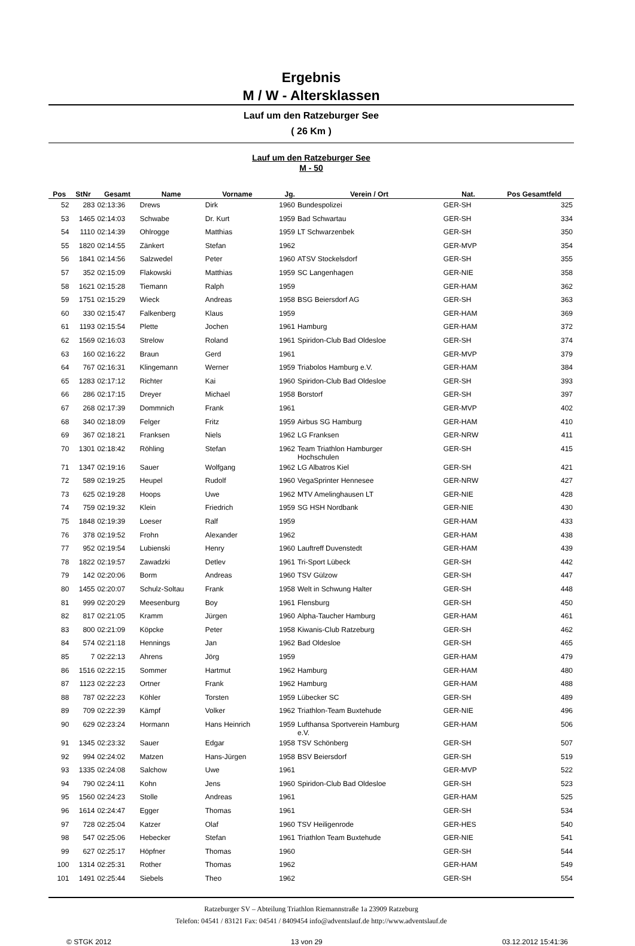Ergebnis
M / W - Altersklassen
Lauf um den Ratzeburger See
( 26 Km )
Lauf um den Ratzeburger See
M - 50
| Pos | StNr | Gesamt | Name | Vorname | Jg. | Verein / Ort | Nat. | Pos Gesamtfeld |
| --- | --- | --- | --- | --- | --- | --- | --- | --- |
| 52 | 283 | 02:13:36 | Drews | Dirk | 1960 | Bundespolizei | GER-SH | 325 |
| 53 | 1465 | 02:14:03 | Schwabe | Dr. Kurt | 1959 | Bad Schwartau | GER-SH | 334 |
| 54 | 1110 | 02:14:39 | Ohlrogge | Matthias | 1959 | LT Schwarzenbek | GER-SH | 350 |
| 55 | 1820 | 02:14:55 | Zänkert | Stefan | 1962 | | GER-MVP | 354 |
| 56 | 1841 | 02:14:56 | Salzwedel | Peter | 1960 | ATSV Stockelsdorf | GER-SH | 355 |
| 57 | 352 | 02:15:09 | Flakowski | Matthias | 1959 | SC Langenhagen | GER-NIE | 358 |
| 58 | 1621 | 02:15:28 | Tiemann | Ralph | 1959 | | GER-HAM | 362 |
| 59 | 1751 | 02:15:29 | Wieck | Andreas | 1958 | BSG Beiersdorf AG | GER-SH | 363 |
| 60 | 330 | 02:15:47 | Falkenberg | Klaus | 1959 | | GER-HAM | 369 |
| 61 | 1193 | 02:15:54 | Plette | Jochen | 1961 | Hamburg | GER-HAM | 372 |
| 62 | 1569 | 02:16:03 | Strelow | Roland | 1961 | Spiridon-Club Bad Oldesloe | GER-SH | 374 |
| 63 | 160 | 02:16:22 | Braun | Gerd | 1961 | | GER-MVP | 379 |
| 64 | 767 | 02:16:31 | Klingemann | Werner | 1959 | Triabolos Hamburg e.V. | GER-HAM | 384 |
| 65 | 1283 | 02:17:12 | Richter | Kai | 1960 | Spiridon-Club Bad Oldesloe | GER-SH | 393 |
| 66 | 286 | 02:17:15 | Dreyer | Michael | 1958 | Borstorf | GER-SH | 397 |
| 67 | 268 | 02:17:39 | Dommnich | Frank | 1961 | | GER-MVP | 402 |
| 68 | 340 | 02:18:09 | Felger | Fritz | 1959 | Airbus SG Hamburg | GER-HAM | 410 |
| 69 | 367 | 02:18:21 | Franksen | Niels | 1962 | LG Franksen | GER-NRW | 411 |
| 70 | 1301 | 02:18:42 | Röhling | Stefan | 1962 | Team Triathlon Hamburger Hochschulen | GER-SH | 415 |
| 71 | 1347 | 02:19:16 | Sauer | Wolfgang | 1962 | LG Albatros Kiel | GER-SH | 421 |
| 72 | 589 | 02:19:25 | Heupel | Rudolf | 1960 | VegaSprinter Hennesee | GER-NRW | 427 |
| 73 | 625 | 02:19:28 | Hoops | Uwe | 1962 | MTV Amelinghausen LT | GER-NIE | 428 |
| 74 | 759 | 02:19:32 | Klein | Friedrich | 1959 | SG HSH Nordbank | GER-NIE | 430 |
| 75 | 1848 | 02:19:39 | Loeser | Ralf | 1959 | | GER-HAM | 433 |
| 76 | 378 | 02:19:52 | Frohn | Alexander | 1962 | | GER-HAM | 438 |
| 77 | 952 | 02:19:54 | Lubienski | Henry | 1960 | Lauftreff Duvenstedt | GER-HAM | 439 |
| 78 | 1822 | 02:19:57 | Zawadzki | Detlev | 1961 | Tri-Sport Lübeck | GER-SH | 442 |
| 79 | 142 | 02:20:06 | Borm | Andreas | 1960 | TSV Gülzow | GER-SH | 447 |
| 80 | 1455 | 02:20:07 | Schulz-Soltau | Frank | 1958 | Welt in Schwung Halter | GER-SH | 448 |
| 81 | 999 | 02:20:29 | Meesenburg | Boy | 1961 | Flensburg | GER-SH | 450 |
| 82 | 817 | 02:21:05 | Kramm | Jürgen | 1960 | Alpha-Taucher Hamburg | GER-HAM | 461 |
| 83 | 800 | 02:21:09 | Köpcke | Peter | 1958 | Kiwanis-Club Ratzeburg | GER-SH | 462 |
| 84 | 574 | 02:21:18 | Hennings | Jan | 1962 | Bad Oldesloe | GER-SH | 465 |
| 85 | 7 | 02:22:13 | Ahrens | Jörg | 1959 | | GER-HAM | 479 |
| 86 | 1516 | 02:22:15 | Sommer | Hartmut | 1962 | Hamburg | GER-HAM | 480 |
| 87 | 1123 | 02:22:23 | Ortner | Frank | 1962 | Hamburg | GER-HAM | 488 |
| 88 | 787 | 02:22:23 | Köhler | Torsten | 1959 | Lübecker SC | GER-SH | 489 |
| 89 | 709 | 02:22:39 | Kämpf | Volker | 1962 | Triathlon-Team Buxtehude | GER-NIE | 496 |
| 90 | 629 | 02:23:24 | Hormann | Hans Heinrich | 1959 | Lufthansa Sportverein Hamburg e.V. | GER-HAM | 506 |
| 91 | 1345 | 02:23:32 | Sauer | Edgar | 1958 | TSV Schönberg | GER-SH | 507 |
| 92 | 994 | 02:24:02 | Matzen | Hans-Jürgen | 1958 | BSV Beiersdorf | GER-SH | 519 |
| 93 | 1335 | 02:24:08 | Salchow | Uwe | 1961 | | GER-MVP | 522 |
| 94 | 790 | 02:24:11 | Kohn | Jens | 1960 | Spiridon-Club Bad Oldesloe | GER-SH | 523 |
| 95 | 1560 | 02:24:23 | Stolle | Andreas | 1961 | | GER-HAM | 525 |
| 96 | 1614 | 02:24:47 | Egger | Thomas | 1961 | | GER-SH | 534 |
| 97 | 728 | 02:25:04 | Katzer | Olaf | 1960 | TSV Heiligenrode | GER-HES | 540 |
| 98 | 547 | 02:25:06 | Hebecker | Stefan | 1961 | Triathlon Team Buxtehude | GER-NIE | 541 |
| 99 | 627 | 02:25:17 | Höpfner | Thomas | 1960 | | GER-SH | 544 |
| 100 | 1314 | 02:25:31 | Rother | Thomas | 1962 | | GER-HAM | 549 |
| 101 | 1491 | 02:25:44 | Siebels | Theo | 1962 | | GER-SH | 554 |
Ratzeburger SV – Abteilung Triathlon Riemannstraße 1a 23909 Ratzeburg
Telefon: 04541 / 83121 Fax: 04541 / 8409454 info@adventslauf.de http://www.adventslauf.de
© STGK 2012 13 von 29 03.12.2012 15:41:36